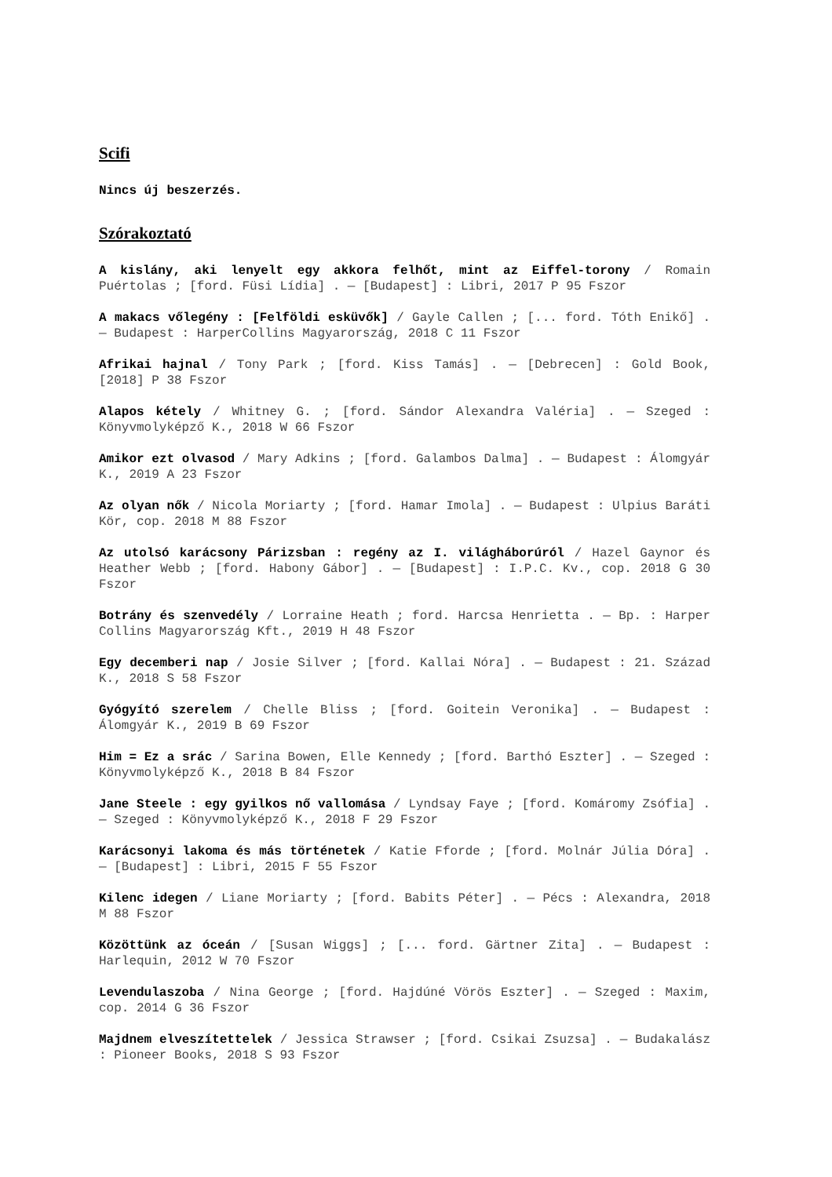Scifi
Nincs új beszerzés.
Szórakoztató
A kislány, aki lenyelt egy akkora felhőt, mint az Eiffel-torony / Romain Puértolas ; [ford. Füsi Lídia] . — [Budapest] : Libri, 2017 P 95 Fszor
A makacs vőlegény : [Felföldi esküvők] / Gayle Callen ; [... ford. Tóth Enikő] . — Budapest : HarperCollins Magyarország, 2018 C 11 Fszor
Afrikai hajnal / Tony Park ; [ford. Kiss Tamás] . — [Debrecen] : Gold Book, [2018] P 38 Fszor
Alapos kétely / Whitney G. ; [ford. Sándor Alexandra Valéria] . — Szeged : Könyvmolyképző K., 2018 W 66 Fszor
Amikor ezt olvasod / Mary Adkins ; [ford. Galambos Dalma] . — Budapest : Álomgyár K., 2019 A 23 Fszor
Az olyan nők / Nicola Moriarty ; [ford. Hamar Imola] . — Budapest : Ulpius Baráti Kör, cop. 2018 M 88 Fszor
Az utolsó karácsony Párizsban : regény az I. világháborúról / Hazel Gaynor és Heather Webb ; [ford. Habony Gábor] . — [Budapest] : I.P.C. Kv., cop. 2018 G 30 Fszor
Botrány és szenvedély / Lorraine Heath ; ford. Harcsa Henrietta . — Bp. : Harper Collins Magyarország Kft., 2019 H 48 Fszor
Egy decemberi nap / Josie Silver ; [ford. Kallai Nóra] . — Budapest : 21. Század K., 2018 S 58 Fszor
Gyógyító szerelem / Chelle Bliss ; [ford. Goitein Veronika] . — Budapest : Álomgyár K., 2019 B 69 Fszor
Him = Ez a srác / Sarina Bowen, Elle Kennedy ; [ford. Barthó Eszter] . — Szeged : Könyvmolyképző K., 2018 B 84 Fszor
Jane Steele : egy gyilkos nő vallomása / Lyndsay Faye ; [ford. Komáromy Zsófia] . — Szeged : Könyvmolyképző K., 2018 F 29 Fszor
Karácsonyi lakoma és más történetek / Katie Fforde ; [ford. Molnár Júlia Dóra] . — [Budapest] : Libri, 2015 F 55 Fszor
Kilenc idegen / Liane Moriarty ; [ford. Babits Péter] . — Pécs : Alexandra, 2018 M 88 Fszor
Közöttünk az óceán / [Susan Wiggs] ; [... ford. Gärtner Zita] . — Budapest : Harlequin, 2012 W 70 Fszor
Levendulaszoba / Nina George ; [ford. Hajdúné Vörös Eszter] . — Szeged : Maxim, cop. 2014 G 36 Fszor
Majdnem elveszítettelek / Jessica Strawser ; [ford. Csikai Zsuzsa] . — Budakalász : Pioneer Books, 2018 S 93 Fszor